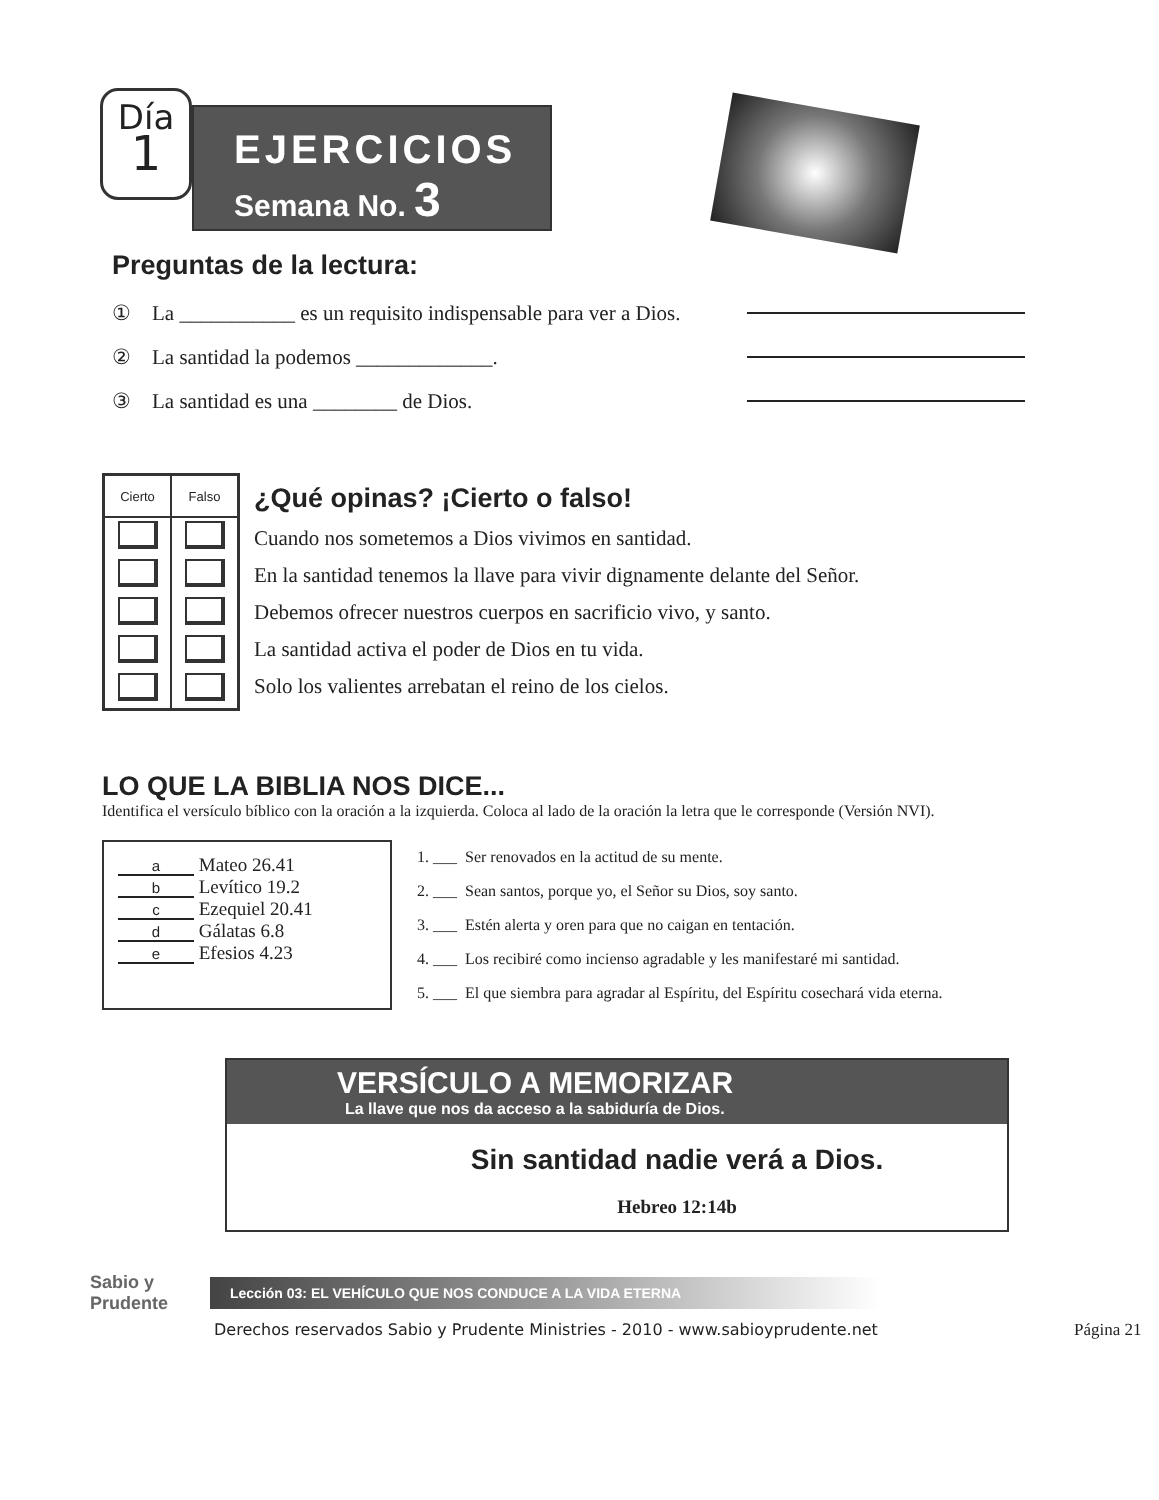Día
1
EJERCICIOS
Semana No. 3
Preguntas de la lectura:
① La ___________ es un requisito indispensable para ver a Dios.
② La santidad la podemos _____________.
③ La santidad es una ________ de Dios.
| Cierto | Falso |
| --- | --- |
¿Qué opinas? ¡Cierto o falso!
Cuando nos sometemos a Dios vivimos en santidad.
En la santidad tenemos la llave para vivir dignamente delante del Señor.
Debemos ofrecer nuestros cuerpos en sacrificio vivo, y santo.
La santidad activa el poder de Dios en tu vida.
Solo los valientes arrebatan el reino de los cielos.
LO QUE LA BIBLIA NOS DICE...
Identifica el versículo bíblico con la oración a la izquierda. Coloca al lado de la oración la letra que le corresponde (Versión NVI).
a Mateo 26.41
b Levítico 19.2
c Ezequiel 20.41
d Gálatas 6.8
e Efesios 4.23
1. ___ Ser renovados en la actitud de su mente.
2. ___ Sean santos, porque yo, el Señor su Dios, soy santo.
3. ___ Estén alerta y oren para que no caigan en tentación.
4. ___ Los recibiré como incienso agradable y les manifestaré mi santidad.
5. ___ El que siembra para agradar al Espíritu, del Espíritu cosechará vida eterna.
VERSÍCULO A MEMORIZAR
La llave que nos da acceso a la sabiduría de Dios.
Sin santidad nadie verá a Dios.
Hebreo 12:14b
Sabio y Prudente
Lección 03: EL VEHÍCULO QUE NOS CONDUCE A LA VIDA ETERNA
Derechos reservados Sabio y Prudente Ministries - 2010 - www.sabioyprudente.net Página 21